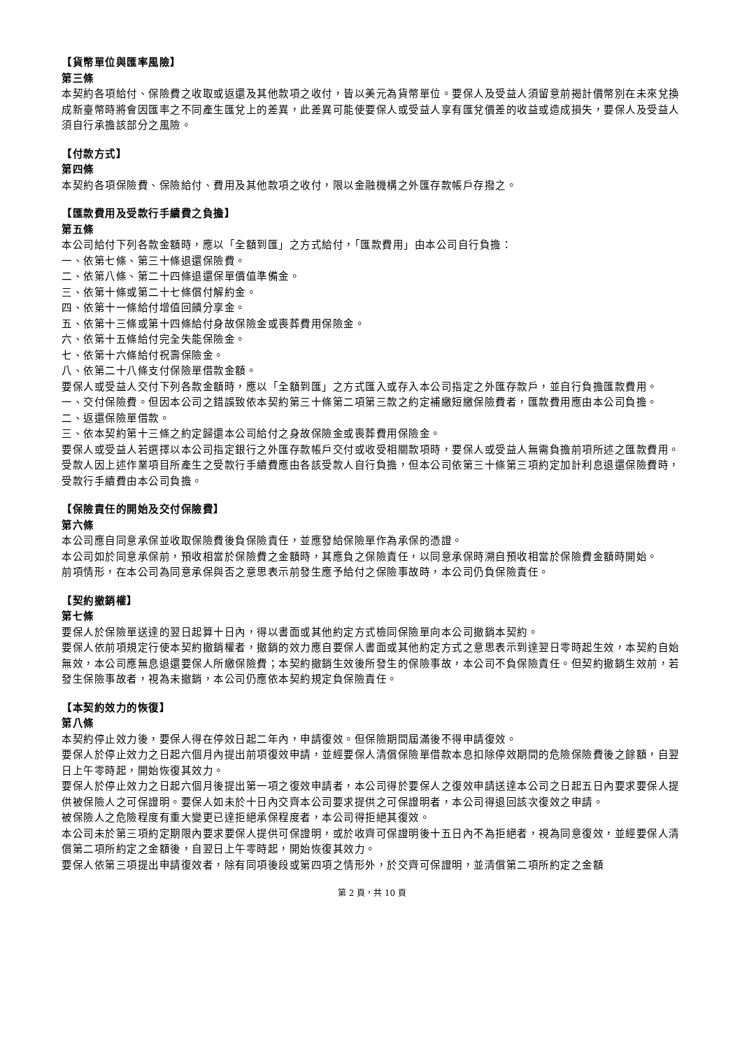【貨幣單位與匯率風險】
第三條
本契約各項給付、保險費之收取或返還及其他款項之收付，皆以美元為貨幣單位。要保人及受益人須留意前揭計價幣別在未來兌換成新臺幣時將會因匯率之不同產生匯兌上的差異，此差異可能使要保人或受益人享有匯兌價差的收益或造成損失，要保人及受益人須自行承擔該部分之風險。
【付款方式】
第四條
本契約各項保險費、保險給付、費用及其他款項之收付，限以金融機構之外匯存款帳戶存撥之。
【匯款費用及受款行手續費之負擔】
第五條
本公司給付下列各款金額時，應以「全額到匯」之方式給付，「匯款費用」由本公司自行負擔：
一、依第七條、第三十條退還保險費。
二、依第八條、第二十四條退還保單價值準備金。
三、依第十條或第二十七條償付解約金。
四、依第十一條給付增值回饋分享金。
五、依第十三條或第十四條給付身故保險金或喪葬費用保險金。
六、依第十五條給付完全失能保險金。
七、依第十六條給付祝壽保險金。
八、依第二十八條支付保險單借款金額。
要保人或受益人交付下列各款金額時，應以「全額到匯」之方式匯入或存入本公司指定之外匯存款戶，並自行負擔匯款費用。
一、交付保險費。但因本公司之錯誤致依本契約第三十條第二項第三款之約定補繳短繳保險費者，匯款費用應由本公司負擔。
二、返還保險單借款。
三、依本契約第十三條之約定歸還本公司給付之身故保險金或喪葬費用保險金。
要保人或受益人若選擇以本公司指定銀行之外匯存款帳戶交付或收受相關款項時，要保人或受益人無需負擔前項所述之匯款費用。
受款人因上述作業項目所產生之受款行手續費應由各該受款人自行負擔，但本公司依第三十條第三項約定加計利息退還保險費時，受款行手續費由本公司負擔。
【保險責任的開始及交付保險費】
第六條
本公司應自同意承保並收取保險費後負保險責任，並應發給保險單作為承保的憑證。
本公司如於同意承保前，預收相當於保險費之金額時，其應負之保險責任，以同意承保時溯自預收相當於保險費金額時開始。
前項情形，在本公司為同意承保與否之意思表示前發生應予給付之保險事故時，本公司仍負保險責任。
【契約撤銷權】
第七條
要保人於保險單送達的翌日起算十日內，得以書面或其他約定方式檢同保險單向本公司撤銷本契約。
要保人依前項規定行使本契約撤銷權者，撤銷的效力應自要保人書面或其他約定方式之意思表示到達翌日零時起生效，本契約自始無效，本公司應無息退還要保人所繳保險費；本契約撤銷生效後所發生的保險事故，本公司不負保險責任。但契約撤銷生效前，若發生保險事故者，視為未撤銷，本公司仍應依本契約規定負保險責任。
【本契約效力的恢復】
第八條
本契約停止效力後，要保人得在停效日起二年內，申請復效。但保險期間屆滿後不得申請復效。
要保人於停止效力之日起六個月內提出前項復效申請，並經要保人清償保險單借款本息扣除停效期間的危險保險費後之餘額，自翌日上午零時起，開始恢復其效力。
要保人於停止效力之日起六個月後提出第一項之復效申請者，本公司得於要保人之復效申請送達本公司之日起五日內要求要保人提供被保險人之可保證明。要保人如未於十日內交齊本公司要求提供之可保證明者，本公司得退回該次復效之申請。
被保險人之危險程度有重大變更已達拒絕承保程度者，本公司得拒絕其復效。
本公司未於第三項約定期限內要求要保人提供可保證明，或於收齊可保證明後十五日內不為拒絕者，視為同意復效，並經要保人清償第二項所約定之金額後，自翌日上午零時起，開始恢復其效力。
要保人依第三項提出申請復效者，除有同項後段或第四項之情形外，於交齊可保證明，並清償第二項所約定之金額
第 2 頁，共 10 頁